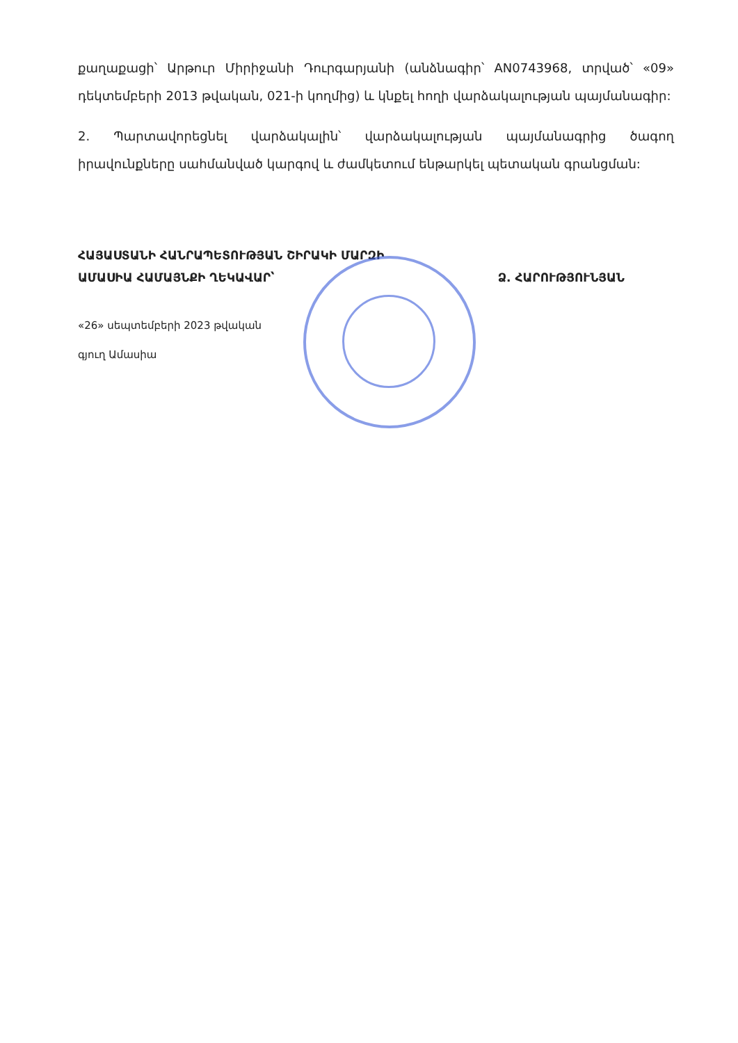քաղաքացի՝ Արթուր Միրիջանի Դուրգարյանի (անձնագիր՝ AN0743968, տրված՝ «09» դեկտեմբերի 2013 թվական, 021-ի կողմից) և կնքել հողի վարձակալության պայմանագիր:
2. Պարտավորեցնել վարձակալին՝ վարձակալության պայմանագրից ծագող իրավունքները սահմանված կարգով և ժամկետում ենթարկել պետական գրանցման:
ՀԱՅԱՍՏԱՆԻ ՀԱՆՐԱՊԵՏՈՒԹՅԱՆ ՇԻՐԱԿԻ ՄԱՐԶԻ
ԱՄԱՍԻԱ ՀԱՄԱՅՆՔԻ ՂԵԿԱՎԱՐ՝ Ձ. ՀԱՐՈՒԹՅՈՒՆՅԱՆ
«26» սեպտեմբերի 2023 թվական
գյուղ Ամասիա